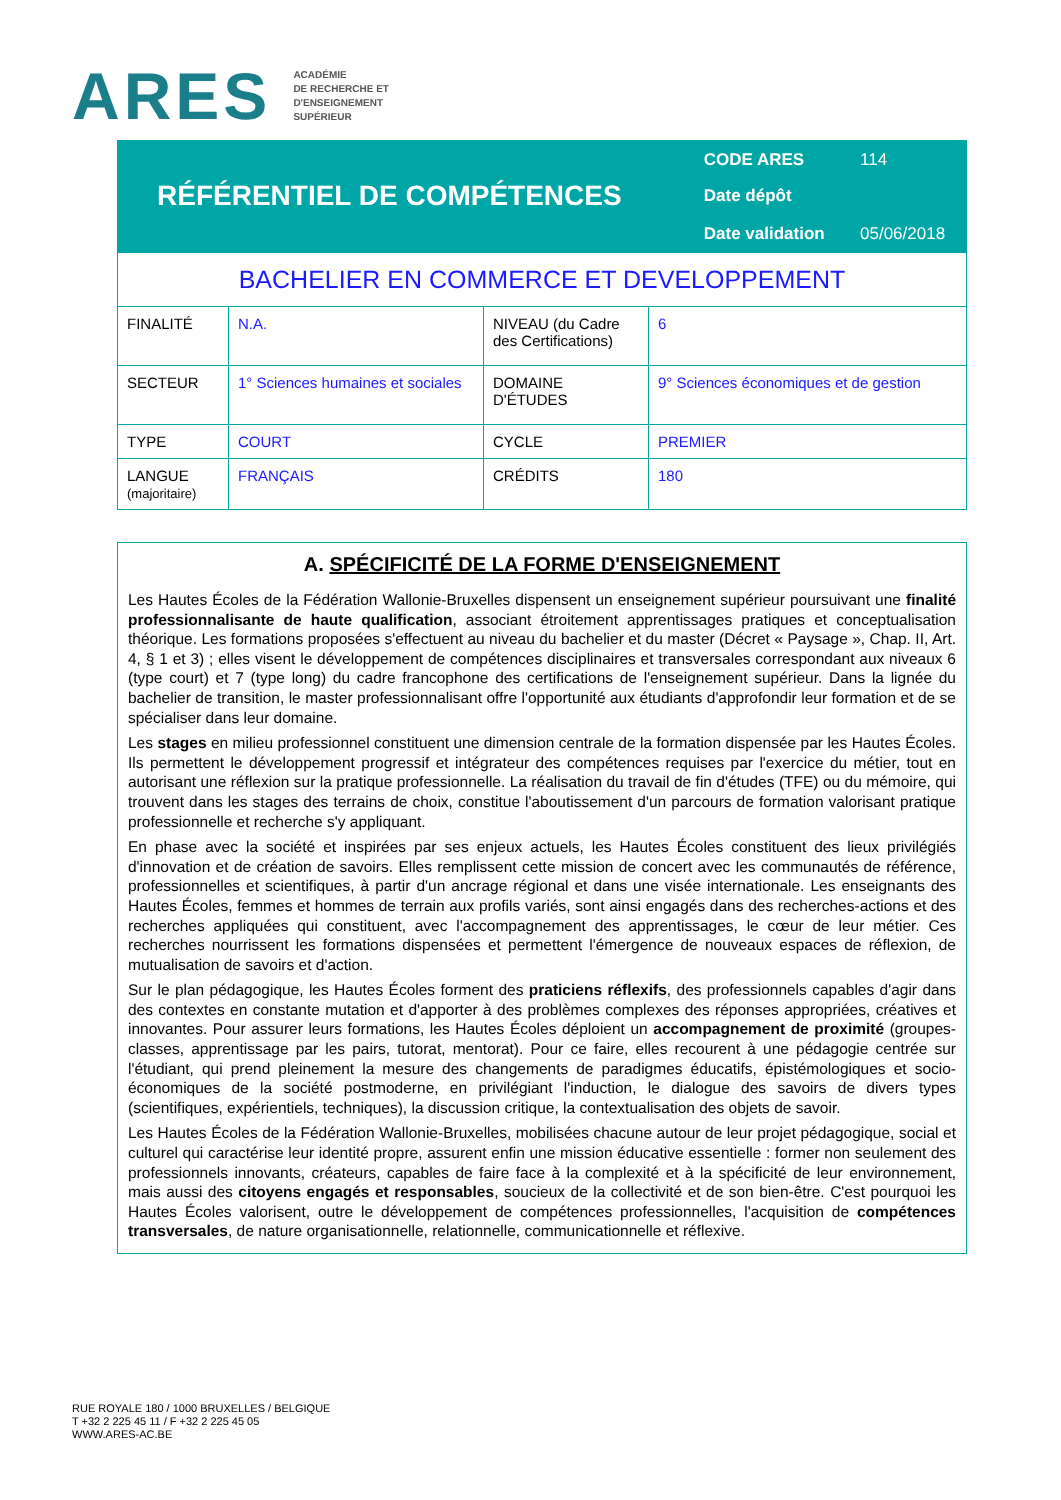ARES ACADÉMIE
DE RECHERCHE ET
D'ENSEIGNEMENT
SUPÉRIEUR
| RÉFÉRENTIEL DE COMPÉTENCES | CODE ARES | 114 |
| | Date dépôt | |
| | Date validation | 05/06/2018 |
| BACHELIER EN COMMERCE ET DEVELOPPEMENT | | | |
| FINALITÉ | N.A. | NIVEAU (du Cadre des Certifications) | 6 |
| SECTEUR | 1° Sciences humaines et sociales | DOMAINE D'ÉTUDES | 9° Sciences économiques et de gestion |
| TYPE | COURT | CYCLE | PREMIER |
| LANGUE (majoritaire) | FRANÇAIS | CRÉDITS | 180 |
A. SPÉCIFICITÉ DE LA FORME D'ENSEIGNEMENT
Les Hautes Écoles de la Fédération Wallonie-Bruxelles dispensent un enseignement supérieur poursuivant une finalité professionnalisante de haute qualification, associant étroitement apprentissages pratiques et conceptualisation théorique. Les formations proposées s'effectuent au niveau du bachelier et du master (Décret « Paysage », Chap. II, Art. 4, § 1 et 3) ; elles visent le développement de compétences disciplinaires et transversales correspondant aux niveaux 6 (type court) et 7 (type long) du cadre francophone des certifications de l'enseignement supérieur. Dans la lignée du bachelier de transition, le master professionnalisant offre l'opportunité aux étudiants d'approfondir leur formation et de se spécialiser dans leur domaine.
Les stages en milieu professionnel constituent une dimension centrale de la formation dispensée par les Hautes Écoles. Ils permettent le développement progressif et intégrateur des compétences requises par l'exercice du métier, tout en autorisant une réflexion sur la pratique professionnelle. La réalisation du travail de fin d'études (TFE) ou du mémoire, qui trouvent dans les stages des terrains de choix, constitue l'aboutissement d'un parcours de formation valorisant pratique professionnelle et recherche s'y appliquant.
En phase avec la société et inspirées par ses enjeux actuels, les Hautes Écoles constituent des lieux privilégiés d'innovation et de création de savoirs. Elles remplissent cette mission de concert avec les communautés de référence, professionnelles et scientifiques, à partir d'un ancrage régional et dans une visée internationale. Les enseignants des Hautes Écoles, femmes et hommes de terrain aux profils variés, sont ainsi engagés dans des recherches-actions et des recherches appliquées qui constituent, avec l'accompagnement des apprentissages, le cœur de leur métier. Ces recherches nourrissent les formations dispensées et permettent l'émergence de nouveaux espaces de réflexion, de mutualisation de savoirs et d'action.
Sur le plan pédagogique, les Hautes Écoles forment des praticiens réflexifs, des professionnels capables d'agir dans des contextes en constante mutation et d'apporter à des problèmes complexes des réponses appropriées, créatives et innovantes. Pour assurer leurs formations, les Hautes Écoles déploient un accompagnement de proximité (groupes-classes, apprentissage par les pairs, tutorat, mentorat). Pour ce faire, elles recourent à une pédagogie centrée sur l'étudiant, qui prend pleinement la mesure des changements de paradigmes éducatifs, épistémologiques et socio-économiques de la société postmoderne, en privilégiant l'induction, le dialogue des savoirs de divers types (scientifiques, expérientiels, techniques), la discussion critique, la contextualisation des objets de savoir.
Les Hautes Écoles de la Fédération Wallonie-Bruxelles, mobilisées chacune autour de leur projet pédagogique, social et culturel qui caractérise leur identité propre, assurent enfin une mission éducative essentielle : former non seulement des professionnels innovants, créateurs, capables de faire face à la complexité et à la spécificité de leur environnement, mais aussi des citoyens engagés et responsables, soucieux de la collectivité et de son bien-être. C'est pourquoi les Hautes Écoles valorisent, outre le développement de compétences professionnelles, l'acquisition de compétences transversales, de nature organisationnelle, relationnelle, communicationnelle et réflexive.
RUE ROYALE 180 / 1000 BRUXELLES / BELGIQUE
T +32 2 225 45 11 / F +32 2 225 45 05
WWW.ARES-AC.BE